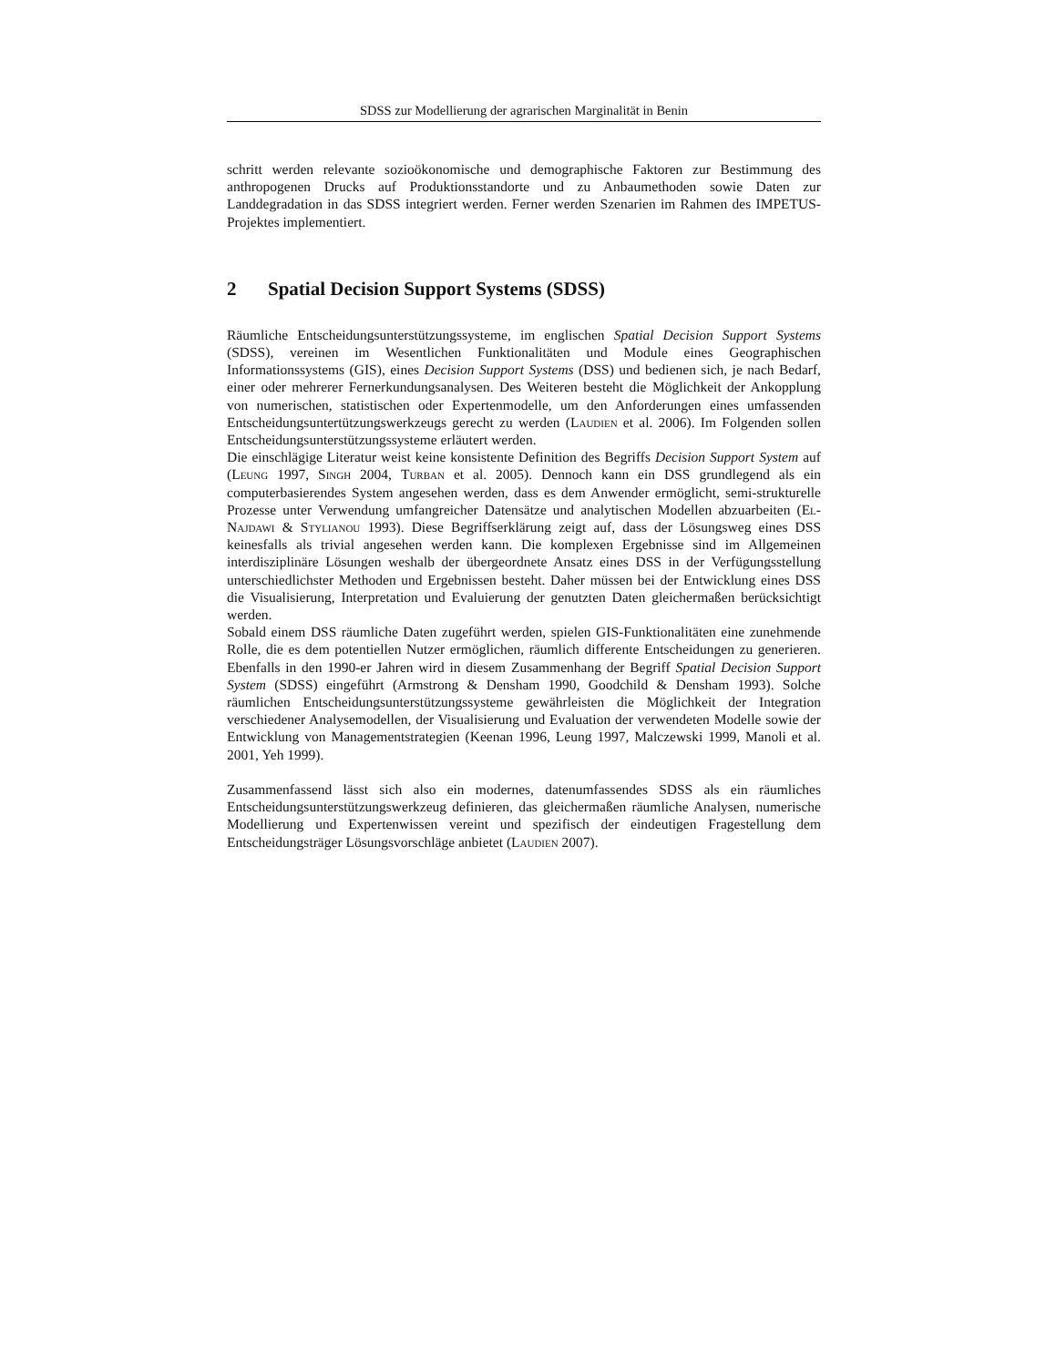SDSS zur Modellierung der agrarischen Marginalität in Benin
schritt werden relevante sozioökonomische und demographische Faktoren zur Bestimmung des anthropogenen Drucks auf Produktionsstandorte und zu Anbaumethoden sowie Daten zur Landdegradation in das SDSS integriert werden. Ferner werden Szenarien im Rahmen des IMPETUS-Projektes implementiert.
2 Spatial Decision Support Systems (SDSS)
Räumliche Entscheidungsunterstützungssysteme, im englischen Spatial Decision Support Systems (SDSS), vereinen im Wesentlichen Funktionalitäten und Module eines Geographischen Informationssystems (GIS), eines Decision Support Systems (DSS) und bedienen sich, je nach Bedarf, einer oder mehrerer Fernerkundungsanalysen. Des Weiteren besteht die Möglichkeit der Ankopplung von numerischen, statistischen oder Expertenmodelle, um den Anforderungen eines umfassenden Entscheidungsuntertützungswerkzeugs gerecht zu werden (Laudien et al. 2006). Im Folgenden sollen Entscheidungsunterstützungssysteme erläutert werden.
Die einschlägige Literatur weist keine konsistente Definition des Begriffs Decision Support System auf (Leung 1997, Singh 2004, Turban et al. 2005). Dennoch kann ein DSS grundlegend als ein computerbasierendes System angesehen werden, dass es dem Anwender ermöglicht, semi-strukturelle Prozesse unter Verwendung umfangreicher Datensätze und analytischen Modellen abzuarbeiten (El-Najdawi & Stylianou 1993). Diese Begriffserklärung zeigt auf, dass der Lösungsweg eines DSS keinesfalls als trivial angesehen werden kann. Die komplexen Ergebnisse sind im Allgemeinen interdisziplinäre Lösungen weshalb der übergeordnete Ansatz eines DSS in der Verfügungsstellung unterschiedlichster Methoden und Ergebnissen besteht. Daher müssen bei der Entwicklung eines DSS die Visualisierung, Interpretation und Evaluierung der genutzten Daten gleichermaßen berücksichtigt werden.
Sobald einem DSS räumliche Daten zugeführt werden, spielen GIS-Funktionalitäten eine zunehmende Rolle, die es dem potentiellen Nutzer ermöglichen, räumlich differente Entscheidungen zu generieren. Ebenfalls in den 1990-er Jahren wird in diesem Zusammenhang der Begriff Spatial Decision Support System (SDSS) eingeführt (Armstrong & Densham 1990, Goodchild & Densham 1993). Solche räumlichen Entscheidungsunterstützungssysteme gewährleisten die Möglichkeit der Integration verschiedener Analysemodellen, der Visualisierung und Evaluation der verwendeten Modelle sowie der Entwicklung von Managementstrategien (Keenan 1996, Leung 1997, Malczewski 1999, Manoli et al. 2001, Yeh 1999).
Zusammenfassend lässt sich also ein modernes, datenumfassendes SDSS als ein räumliches Entscheidungsunterstützungswerkzeug definieren, das gleichermaßen räumliche Analysen, numerische Modellierung und Expertenwissen vereint und spezifisch der eindeutigen Fragestellung dem Entscheidungsträger Lösungsvorschläge anbietet (Laudien 2007).